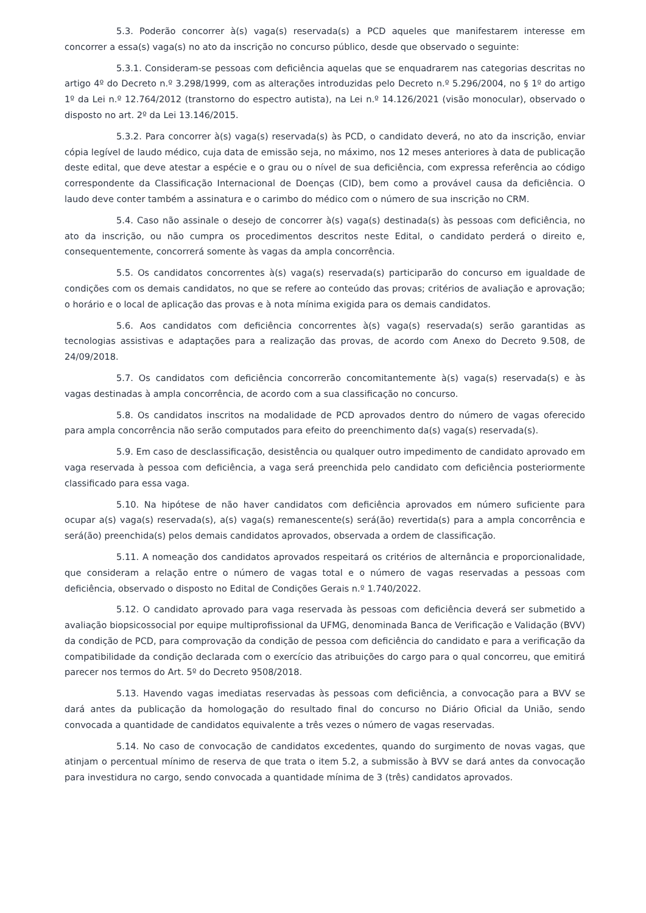5.3. Poderão concorrer à(s) vaga(s) reservada(s) a PCD aqueles que manifestarem interesse em concorrer a essa(s) vaga(s) no ato da inscrição no concurso público, desde que observado o seguinte:
5.3.1. Consideram-se pessoas com deficiência aquelas que se enquadrarem nas categorias descritas no artigo 4º do Decreto n.º 3.298/1999, com as alterações introduzidas pelo Decreto n.º 5.296/2004, no § 1º do artigo 1º da Lei n.º 12.764/2012 (transtorno do espectro autista), na Lei n.º 14.126/2021 (visão monocular), observado o disposto no art. 2º da Lei 13.146/2015.
5.3.2. Para concorrer à(s) vaga(s) reservada(s) às PCD, o candidato deverá, no ato da inscrição, enviar cópia legível de laudo médico, cuja data de emissão seja, no máximo, nos 12 meses anteriores à data de publicação deste edital, que deve atestar a espécie e o grau ou o nível de sua deficiência, com expressa referência ao código correspondente da Classificação Internacional de Doenças (CID), bem como a provável causa da deficiência. O laudo deve conter também a assinatura e o carimbo do médico com o número de sua inscrição no CRM.
5.4. Caso não assinale o desejo de concorrer à(s) vaga(s) destinada(s) às pessoas com deficiência, no ato da inscrição, ou não cumpra os procedimentos descritos neste Edital, o candidato perderá o direito e, consequentemente, concorrerá somente às vagas da ampla concorrência.
5.5. Os candidatos concorrentes à(s) vaga(s) reservada(s) participarão do concurso em igualdade de condições com os demais candidatos, no que se refere ao conteúdo das provas; critérios de avaliação e aprovação; o horário e o local de aplicação das provas e à nota mínima exigida para os demais candidatos.
5.6. Aos candidatos com deficiência concorrentes à(s) vaga(s) reservada(s) serão garantidas as tecnologias assistivas e adaptações para a realização das provas, de acordo com Anexo do Decreto 9.508, de 24/09/2018.
5.7. Os candidatos com deficiência concorrerão concomitantemente à(s) vaga(s) reservada(s) e às vagas destinadas à ampla concorrência, de acordo com a sua classificação no concurso.
5.8. Os candidatos inscritos na modalidade de PCD aprovados dentro do número de vagas oferecido para ampla concorrência não serão computados para efeito do preenchimento da(s) vaga(s) reservada(s).
5.9. Em caso de desclassificação, desistência ou qualquer outro impedimento de candidato aprovado em vaga reservada à pessoa com deficiência, a vaga será preenchida pelo candidato com deficiência posteriormente classificado para essa vaga.
5.10. Na hipótese de não haver candidatos com deficiência aprovados em número suficiente para ocupar a(s) vaga(s) reservada(s), a(s) vaga(s) remanescente(s) será(ão) revertida(s) para a ampla concorrência e será(ão) preenchida(s) pelos demais candidatos aprovados, observada a ordem de classificação.
5.11. A nomeação dos candidatos aprovados respeitará os critérios de alternância e proporcionalidade, que consideram a relação entre o número de vagas total e o número de vagas reservadas a pessoas com deficiência, observado o disposto no Edital de Condições Gerais n.º 1.740/2022.
5.12. O candidato aprovado para vaga reservada às pessoas com deficiência deverá ser submetido a avaliação biopsicossocial por equipe multiprofissional da UFMG, denominada Banca de Verificação e Validação (BVV) da condição de PCD, para comprovação da condição de pessoa com deficiência do candidato e para a verificação da compatibilidade da condição declarada com o exercício das atribuições do cargo para o qual concorreu, que emitirá parecer nos termos do Art. 5º do Decreto 9508/2018.
5.13. Havendo vagas imediatas reservadas às pessoas com deficiência, a convocação para a BVV se dará antes da publicação da homologação do resultado final do concurso no Diário Oficial da União, sendo convocada a quantidade de candidatos equivalente a três vezes o número de vagas reservadas.
5.14. No caso de convocação de candidatos excedentes, quando do surgimento de novas vagas, que atinjam o percentual mínimo de reserva de que trata o item 5.2, a submissão à BVV se dará antes da convocação para investidura no cargo, sendo convocada a quantidade mínima de 3 (três) candidatos aprovados.